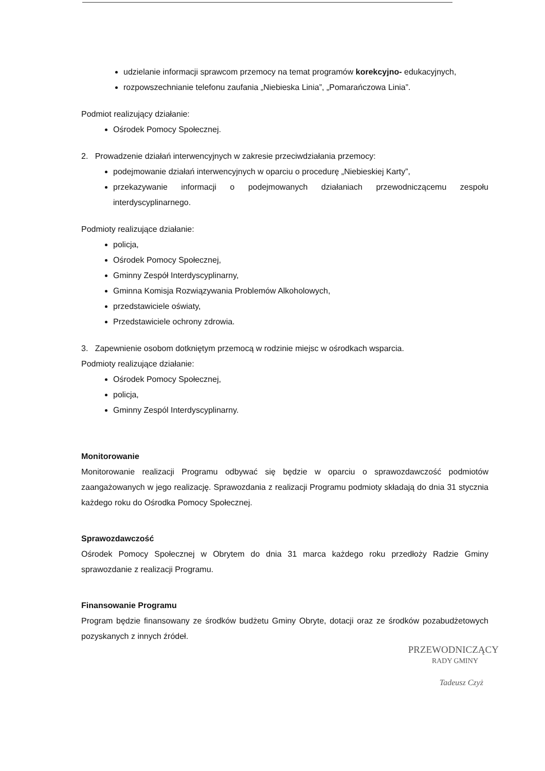udzielanie informacji sprawcom przemocy na temat programów korekcyjno- edukacyjnych,
rozpowszechnianie telefonu zaufania „Niebieska Linia”, „Pomarańczowa Linia”.
Podmiot realizujący działanie:
Ośrodek Pomocy Społecznej.
2. Prowadzenie działań interwencyjnych w zakresie przeciwdziałania przemocy:
podejmowanie działań interwencyjnych w oparciu o procedurę „Niebieskiej Karty”,
przekazywanie informacji o podejmowanych działaniach przewodniczącemu zespołu interdyscyplinarnego.
Podmioty realizujące działanie:
policja,
Ośrodek Pomocy Społecznej,
Gminny Zespół Interdyscyplinarny,
Gminna Komisja Rozwiązywania Problemów Alkoholowych,
przedstawiciele oświaty,
Przedstawiciele ochrony zdrowia.
3. Zapewnienie osobom dotkniętym przemocą w rodzinie miejsc w ośrodkach wsparcia.
Podmioty realizujące działanie:
Ośrodek Pomocy Społecznej,
policja,
Gminny Zespól Interdyscyplinarny.
Monitorowanie
Monitorowanie realizacji Programu odbywać się będzie w oparciu o sprawozdawczość podmiotów zaangażowanych w jego realizację. Sprawozdania z realizacji Programu podmioty składają do dnia 31 stycznia każdego roku do Ośrodka Pomocy Społecznej.
Sprawozdawczość
Ośrodek Pomocy Społecznej w Obrytem do dnia 31 marca każdego roku przedłoży Radzie Gminy sprawozdanie z realizacji Programu.
Finansowanie Programu
Program będzie finansowany ze środków budżetu Gminy Obryte, dotacji oraz ze środków pozabudżetowych pozyskanych z innych źródeł.
PRZEWODNICZĄCY
RADY GMINY
Tadeusz Czyż